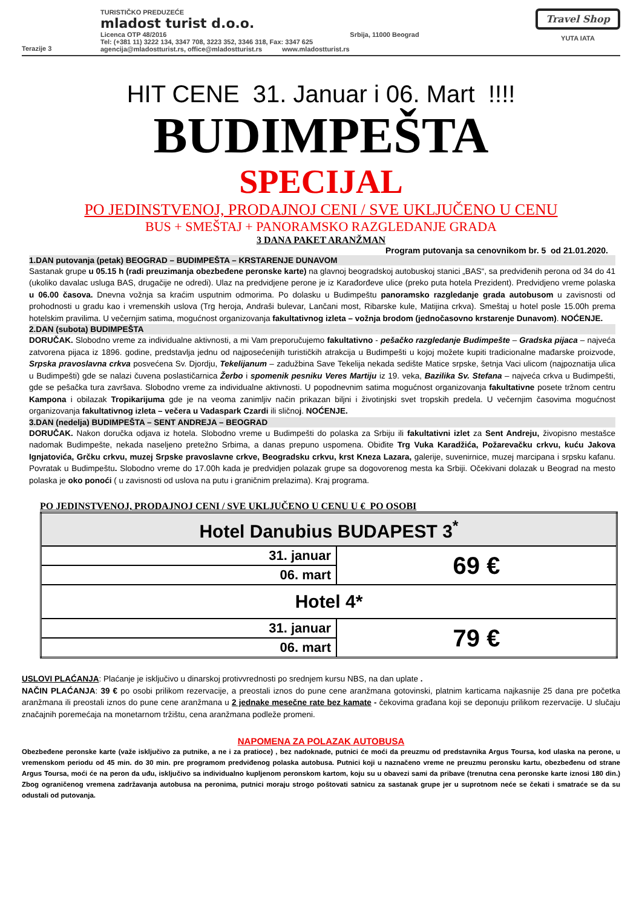Terazije 3
TURISTIČKO PREDUZEĆE
mladost turist d.o.o.
Licenca OTP 48/2016 Srbija, 11000 Beograd
Tel: (+381 11) 3222 134, 3347 708, 3223 352, 3346 318, Fax: 3347 625
agencija@mladostturist.rs, office@mladostturist.rs www.mladostturist.rs
Travel Shop
YUTA IATA
HIT CENE 31. Januar i 06. Mart !!!!
BUDIMPEŠTA
SPECIJAL
PO JEDINSTVENOJ, PRODAJNOJ CENI / SVE UKLJUČENO U CENU
BUS + SMEŠTAJ + PANORAMSKO RAZGLEDANJE GRADA
3 DANA PAKET ARANŽMAN
Program putovanja sa cenovnikom br. 5 od 21.01.2020.
1.DAN putovanja (petak) BEOGRAD – BUDIMPEŠTA – KRSTARENJE DUNAVOM
Sastanak grupe u 05.15 h (radi preuzimanja obezbeđene peronske karte) na glavnoj beogradskoj autobuskoj stanici „BAS“, sa predviđenih perona od 34 do 41 (ukoliko davalac usluga BAS, drugačije ne odredi). Ulaz na predvidjene perone je iz Karađorđeve ulice (preko puta hotela Prezident). Predvidjeno vreme polaska u 06.00 časova. Dnevna vožnja sa kraćim usputnim odmorima. Po dolasku u Budimpeštu panoramsko razgledanje grada autobusom u zavisnosti od prohodnosti u gradu kao i vremenskih uslova (Trg heroja, Andraši bulevar, Lančani most, Ribarske kule, Matijina crkva). Smeštaj u hotel posle 15.00h prema hotelskim pravilima. U večernjim satima, mogućnost organizovanja fakultativnog izleta – vožnja brodom (jednočasovno krstarenje Dunavom). NOĆENJE.
2.DAN (subota) BUDIMPEŠTA
DORUČAK. Slobodno vreme za individualne aktivnosti, a mi Vam preporučujemo fakultativno - pešačko razgledanje Budimpešte – Gradska pijaca – najveća zatvorena pijaca iz 1896. godine, predstavlja jednu od najposećenijih turističkih atrakcija u Budimpešti u kojoj možete kupiti tradicionalne mađarske proizvode, Srpska pravoslavna crkva posvećena Sv. Djordju, Tekelijanum – zadužbina Save Tekelija nekada sedište Matice srpske, šetnja Vaci ulicom (najpoznatija ulica u Budimpešti) gde se nalazi čuvena poslastičarnica Žerbo i spomenik pesniku Veres Martiju iz 19. veka, Bazilika Sv. Stefana – najveća crkva u Budimpešti, gde se pešačka tura završava. Slobodno vreme za individualne aktivnosti. U popodnevnim satima mogućnost organizovanja fakultativne posete tržnom centru Kampona i obilazak Tropikarijuma gde je na veoma zanimljiv način prikazan biljni i životinjski svet tropskih predela. U večernjim časovima mogućnost organizovanja fakultativnog izleta – večera u Vadaspark Czardi ili sličnoj. NOĆENJE.
3.DAN (nedelja) BUDIMPEŠTA – SENT ANDREJA – BEOGRAD
DORUČAK. Nakon doručka odjava iz hotela. Slobodno vreme u Budimpešti do polaska za Srbiju ili fakultativni izlet za Sent Andreju, živopisno mestašce nadomak Budimpešte, nekada naseljeno pretežno Srbima, a danas prepuno uspomena. Obiđite Trg Vuka Karadžića, Požarevačku crkvu, kuću Jakova Ignjatovića, Grčku crkvu, muzej Srpske pravoslavne crkve, Beogradsku crkvu, krst Kneza Lazara, galerije, suvenirnice, muzej marcipana i srpsku kafanu. Povratak u Budimpeštu. Slobodno vreme do 17.00h kada je predvidjen polazak grupe sa dogovorenog mesta ka Srbiji. Očekivani dolazak u Beograd na mesto polaska je oko ponoći ( u zavisnosti od uslova na putu i graničnim prelazima). Kraj programa.
PO JEDINSTVENOJ, PRODAJNOJ CENI / SVE UKLJUČENO U CENU U € PO OSOBI
| Hotel Danubius BUDAPEST 3<sup>*</sup> | |
| 31. januar | 69 € |
| 06. mart | |
| Hotel 4* | |
| 31. januar | 79 € |
| 06. mart | |
USLOVI PLAĆANJA: Plaćanje je isključivo u dinarskoj protivvrednosti po srednjem kursu NBS, na dan uplate .
NAČIN PLAĆANJA: 39 € po osobi prilikom rezervacije, a preostali iznos do pune cene aranžmana gotovinski, platnim karticama najkasnije 25 dana pre početka aranžmana ili preostali iznos do pune cene aranžmana u 2 jednake mesečne rate bez kamate - čekovima građana koji se deponuju prilikom rezervacije. U slučaju značajnih poremećaja na monetarnom tržištu, cena aranžmana podleže promeni.
NAPOMENA ZA POLAZAK AUTOBUSA
Obezbeđene peronske karte (važe isključivo za putnike, a ne i za pratioce) , bez nadoknade, putnici će moći da preuzmu od predstavnika Argus Toursa, kod ulaska na perone, u vremenskom periodu od 45 min. do 30 min. pre programom predviđenog polaska autobusa. Putnici koji u naznačeno vreme ne preuzmu peronsku kartu, obezbeđenu od strane Argus Toursa, moći će na peron da uđu, isključivo sa individualno kupljenom peronskom kartom, koju su u obavezi sami da pribave (trenutna cena peronske karte iznosi 180 din.) Zbog ograničenog vremena zadržavanja autobusa na peronima, putnici moraju strogo poštovati satnicu za sastanak grupe jer u suprotnom neće se čekati i smatraće se da su odustali od putovanja.